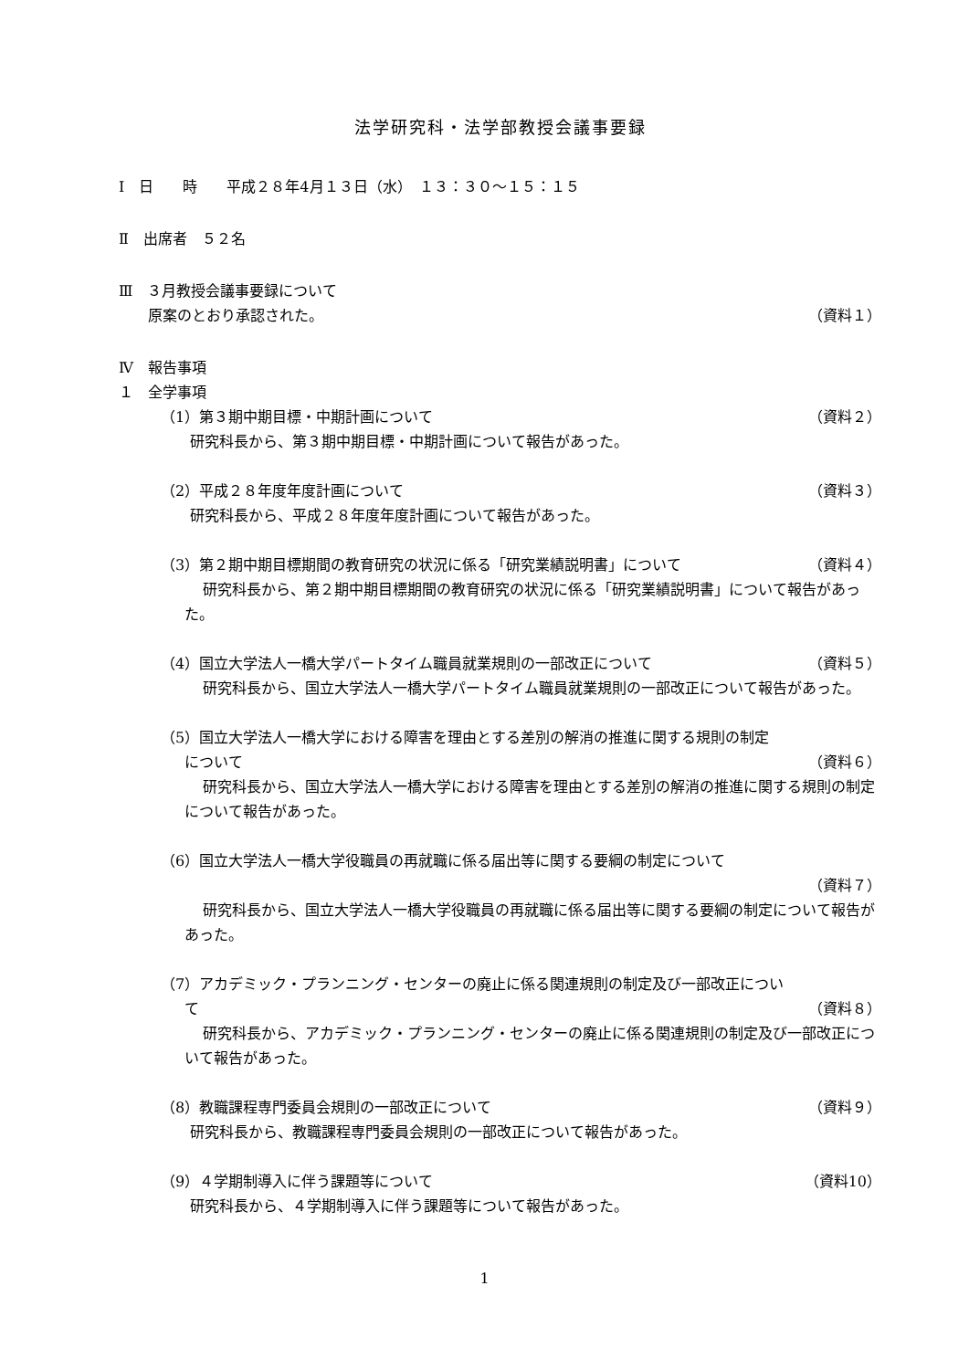法学研究科・法学部教授会議事要録
Ⅰ　日　　時　　平成２８年4月１３日（水）　１３：３０～１５：１５
Ⅱ　出席者　５２名
Ⅲ　３月教授会議事要録について
原案のとおり承認された。 （資料１）
Ⅳ　報告事項
１　全学事項
（1）第３期中期目標・中期計画について （資料２）
研究科長から、第３期中期目標・中期計画について報告があった。
（2）平成２８年度年度計画について （資料３）
研究科長から、平成２８年度年度計画について報告があった。
（3）第２期中期目標期間の教育研究の状況に係る「研究業績説明書」について （資料４）
研究科長から、第２期中期目標期間の教育研究の状況に係る「研究業績説明書」について報告があった。
（4）国立大学法人一橋大学パートタイム職員就業規則の一部改正について （資料５）
研究科長から、国立大学法人一橋大学パートタイム職員就業規則の一部改正について報告があった。
（5）国立大学法人一橋大学における障害を理由とする差別の解消の推進に関する規則の制定
について （資料６）
研究科長から、国立大学法人一橋大学における障害を理由とする差別の解消の推進に関する規則の制定について報告があった。
（6）国立大学法人一橋大学役職員の再就職に係る届出等に関する要綱の制定について
（資料７）
研究科長から、国立大学法人一橋大学役職員の再就職に係る届出等に関する要綱の制定について報告があった。
（7）アカデミック・プランニング・センターの廃止に係る関連規則の制定及び一部改正につい
て （資料８）
研究科長から、アカデミック・プランニング・センターの廃止に係る関連規則の制定及び一部改正について報告があった。
（8）教職課程専門委員会規則の一部改正について （資料９）
研究科長から、教職課程専門委員会規則の一部改正について報告があった。
（9）４学期制導入に伴う課題等について （資料10）
研究科長から、４学期制導入に伴う課題等について報告があった。
1